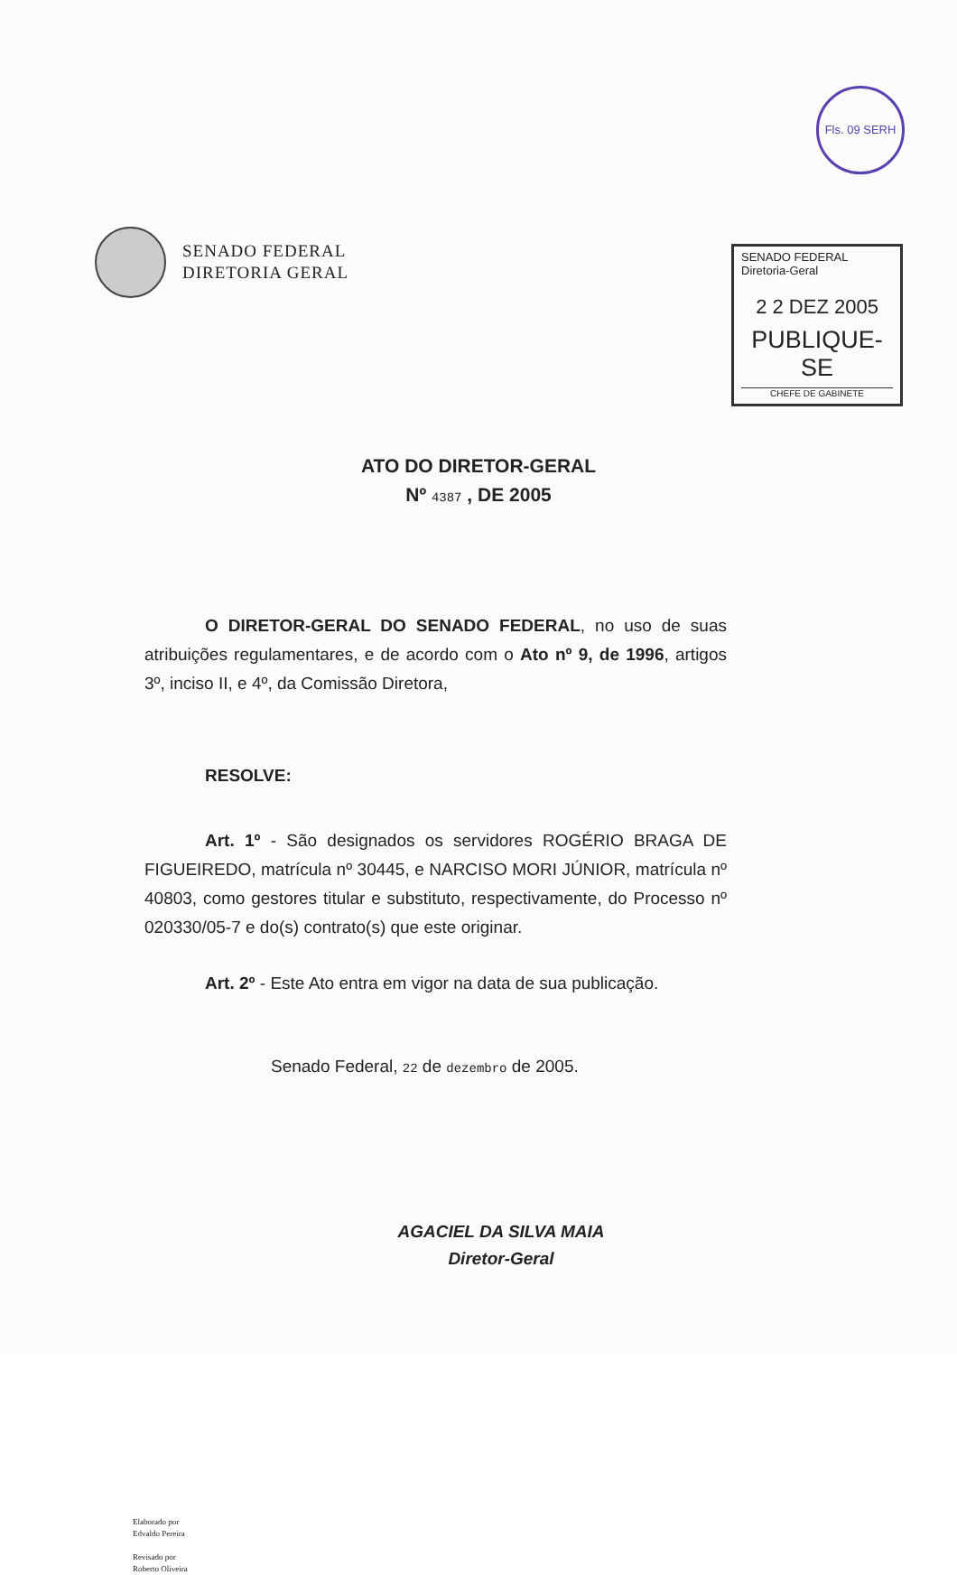Fls. 09 SERH
SENADO FEDERAL
DIRETORIA GERAL
SENADO FEDERAL
Diretoria-Geral
2 2 DEZ 2005
PUBLIQUE-SE
CHEFE DE GABINETE
ATO DO DIRETOR-GERAL
Nº 4387 , DE 2005
O DIRETOR-GERAL DO SENADO FEDERAL, no uso de suas atribuições regulamentares, e de acordo com o Ato nº 9, de 1996, artigos 3º, inciso II, e 4º, da Comissão Diretora,
RESOLVE:
Art. 1º - São designados os servidores ROGÉRIO BRAGA DE FIGUEIREDO, matrícula nº 30445, e NARCISO MORI JÚNIOR, matrícula nº 40803, como gestores titular e substituto, respectivamente, do Processo nº 020330/05-7 e do(s) contrato(s) que este originar.
Art. 2º - Este Ato entra em vigor na data de sua publicação.
Senado Federal, 22 de dezembro de 2005.
AGACIEL DA SILVA MAIA
Diretor-Geral
Elaborado por
Edvaldo Pereira
Revisado por
Roberto Oliveira